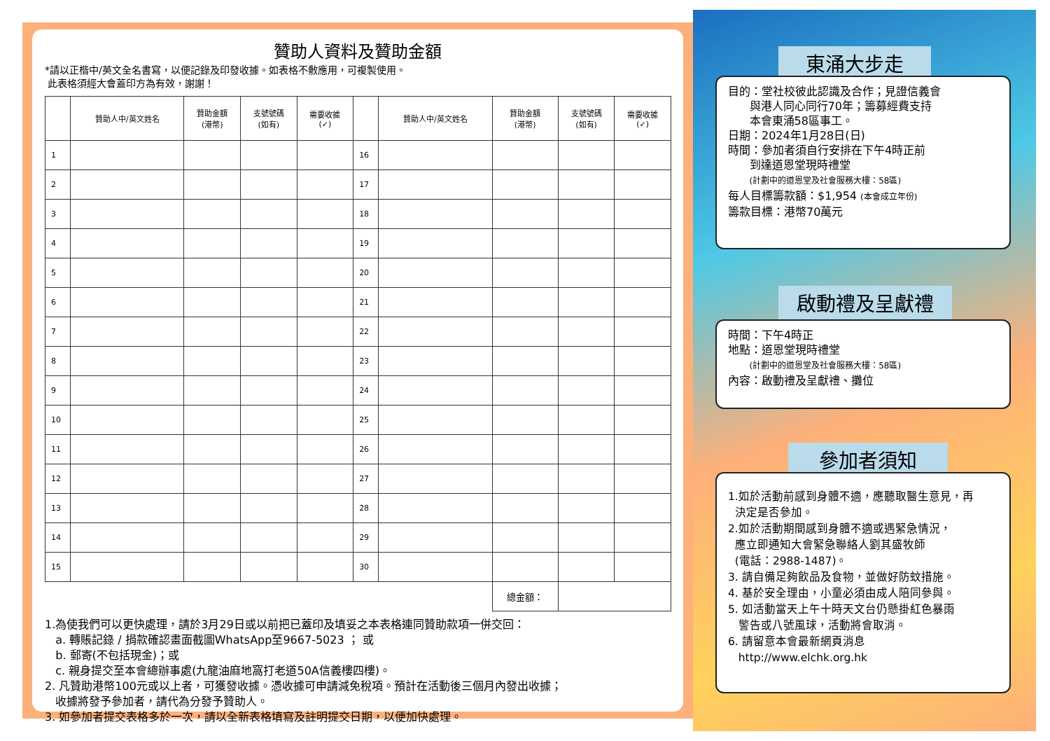贊助人資料及贊助金額
*請以正楷中/英文全名書寫，以便記錄及印發收據。如表格不敷應用，可複製使用。
此表格須經大會蓋印方為有效，謝謝！
| | 贊助人中/英文姓名 | 贊助金額 (港幣) | 支號號碼 (如有) | 需要收據 (✓) | | 贊助人中/英文姓名 | 贊助金額 (港幣) | 支號號碼 (如有) | 需要收據 (✓) |
| --- | --- | --- | --- | --- | --- | --- | --- | --- | --- |
| 1 | | | | | 16 | | | | |
| 2 | | | | | 17 | | | | |
| 3 | | | | | 18 | | | | |
| 4 | | | | | 19 | | | | |
| 5 | | | | | 20 | | | | |
| 6 | | | | | 21 | | | | |
| 7 | | | | | 22 | | | | |
| 8 | | | | | 23 | | | | |
| 9 | | | | | 24 | | | | |
| 10 | | | | | 25 | | | | |
| 11 | | | | | 26 | | | | |
| 12 | | | | | 27 | | | | |
| 13 | | | | | 28 | | | | |
| 14 | | | | | 29 | | | | |
| 15 | | | | | 30 | | | | |
| | | | | | | | 總金額： | | |
1.為使我們可以更快處理，請於3月29日或以前把已蓋印及填妥之本表格連同贊助款項一併交回：
a. 轉賬記錄 / 捐款確認畫面截圖WhatsApp至9667-5023 ； 或
b. 郵寄(不包括現金)；或
c. 親身提交至本會總辦事處(九龍油麻地窩打老道50A信義樓四樓)。
2. 凡贊助港幣100元或以上者，可獲發收據。憑收據可申請減免稅項。預計在活動後三個月內發出收據；
收據將發予參加者，請代為分發予贊助人。
3. 如參加者提交表格多於一次，請以全新表格填寫及註明提交日期，以便加快處理。
東涌大步走
目的：堂社校彼此認識及合作；見證信義會
與港人同心同行70年；籌募經費支持
本會東涌58區事工。
日期：2024年1月28日(日)
時間：參加者須自行安排在下午4時正前
到達道恩堂現時禮堂
(計劃中的道恩堂及社會服務大樓：58區)
每人目標籌款額：$1,954 (本會成立年份)
籌款目標：港幣70萬元
啟動禮及呈獻禮
時間：下午4時正
地點：道恩堂現時禮堂
(計劃中的道恩堂及社會服務大樓：58區)
內容：啟動禮及呈獻禮、攤位
參加者須知
1.如於活動前感到身體不適，應聽取醫生意見，再
決定是否參加。
2.如於活動期間感到身體不適或遇緊急情況，
應立即通知大會緊急聯絡人劉其盛牧師
(電話：2988-1487)。
3. 請自備足夠飲品及食物，並做好防蚊措施。
4. 基於安全理由，小童必須由成人陪同參與。
5. 如活動當天上午十時天文台仍懸掛紅色暴雨
警告或八號風球，活動將會取消。
6. 請留意本會最新網頁消息
http://www.elchk.org.hk